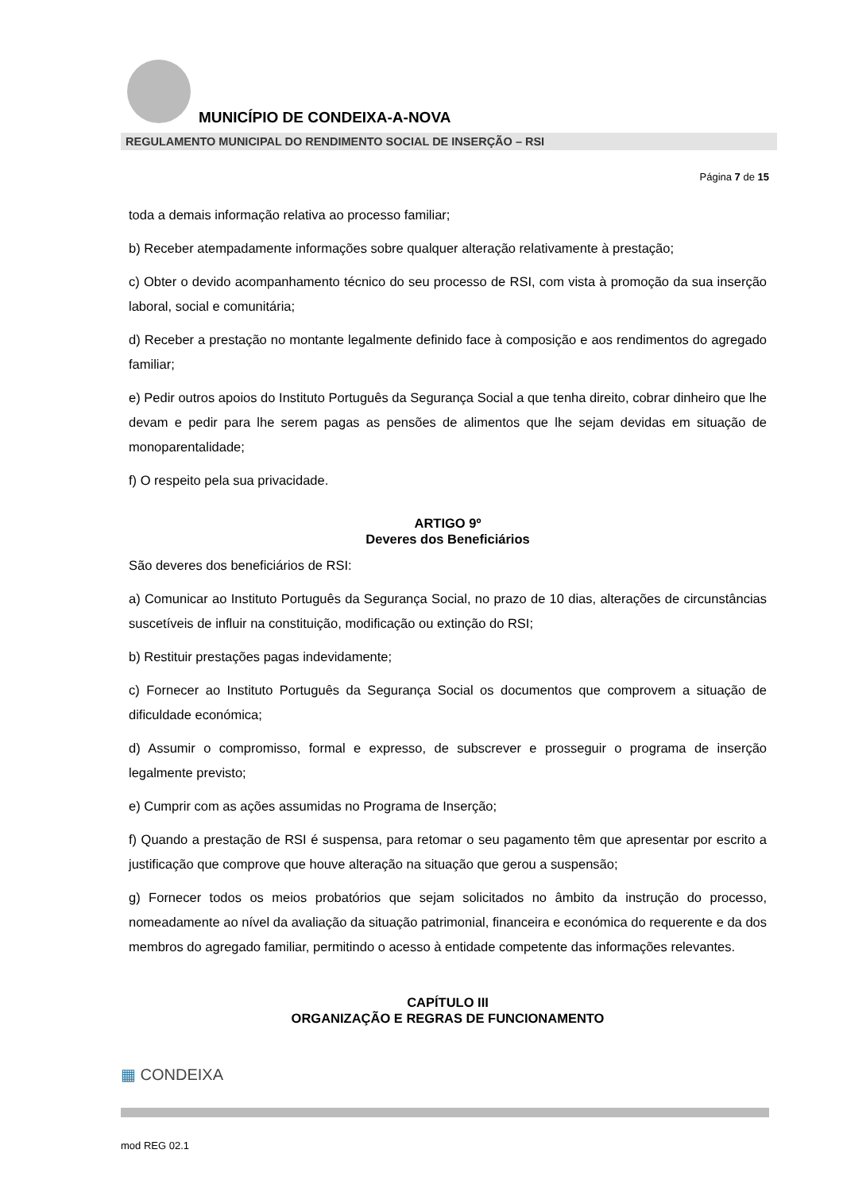MUNICÍPIO DE CONDEIXA-A-NOVA
REGULAMENTO MUNICIPAL DO RENDIMENTO SOCIAL DE INSERÇÃO – RSI
Página 7 de 15
toda a demais informação relativa ao processo familiar;
b) Receber atempadamente informações sobre qualquer alteração relativamente à prestação;
c) Obter o devido acompanhamento técnico do seu processo de RSI, com vista à promoção da sua inserção laboral, social e comunitária;
d) Receber a prestação no montante legalmente definido face à composição e aos rendimentos do agregado familiar;
e) Pedir outros apoios do Instituto Português da Segurança Social a que tenha direito, cobrar dinheiro que lhe devam e pedir para lhe serem pagas as pensões de alimentos que lhe sejam devidas em situação de monoparentalidade;
f) O respeito pela sua privacidade.
ARTIGO 9º
Deveres dos Beneficiários
São deveres dos beneficiários de RSI:
a) Comunicar ao Instituto Português da Segurança Social, no prazo de 10 dias, alterações de circunstâncias suscetíveis de influir na constituição, modificação ou extinção do RSI;
b) Restituir prestações pagas indevidamente;
c) Fornecer ao Instituto Português da Segurança Social os documentos que comprovem a situação de dificuldade económica;
d) Assumir o compromisso, formal e expresso, de subscrever e prosseguir o programa de inserção legalmente previsto;
e) Cumprir com as ações assumidas no Programa de Inserção;
f) Quando a prestação de RSI é suspensa, para retomar o seu pagamento têm que apresentar por escrito a justificação que comprove que houve alteração na situação que gerou a suspensão;
g) Fornecer todos os meios probatórios que sejam solicitados no âmbito da instrução do processo, nomeadamente ao nível da avaliação da situação patrimonial, financeira e económica do requerente e da dos membros do agregado familiar, permitindo o acesso à entidade competente das informações relevantes.
CAPÍTULO III
ORGANIZAÇÃO E REGRAS DE FUNCIONAMENTO
▦ CONDEIXA
mod REG 02.1